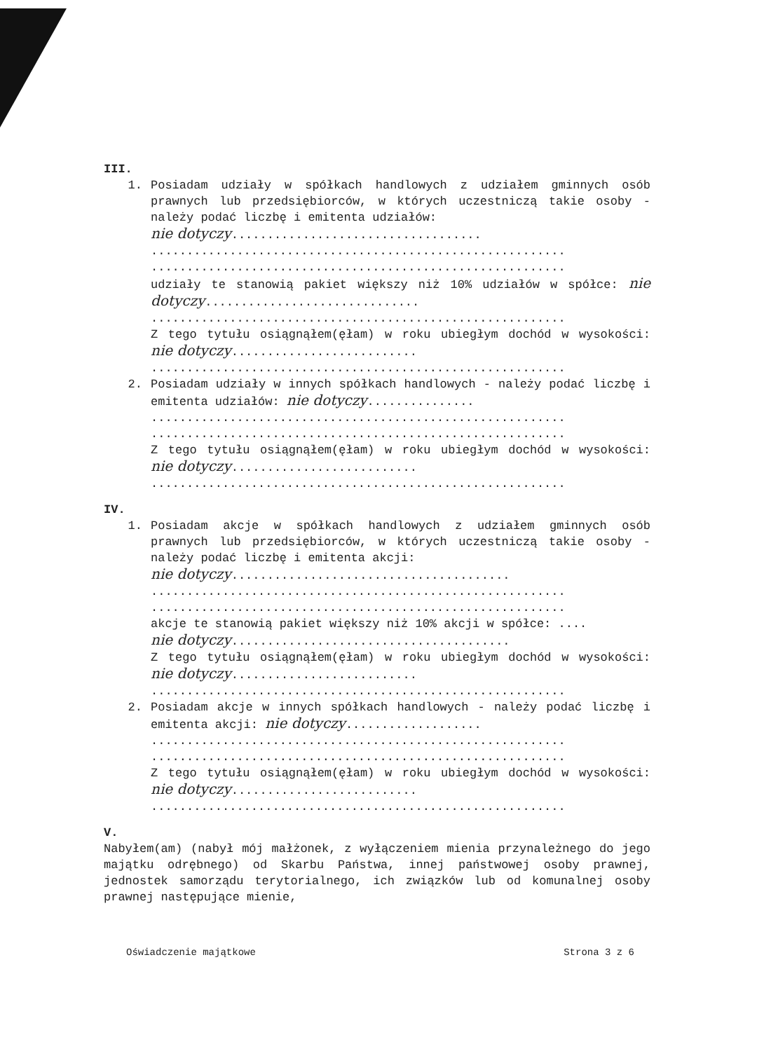III.
1. Posiadam udziały w spółkach handlowych z udziałem gminnych osób prawnych lub przedsiębiorców, w których uczestniczą takie osoby - należy podać liczbę i emitenta udziałów:
nie dotyczy...................................
..........................................................
..........................................................
udziały te stanowią pakiet większy niż 10% udziałów w spółce: nie dotyczy..............................
..........................................................
Z tego tytułu osiągnąłem(ęłam) w roku ubiegłym dochód w wysokości: nie dotyczy..........................
..........................................................
2. Posiadam udziały w innych spółkach handlowych - należy podać liczbę i emitenta udziałów: nie dotyczy...............
..........................................................
..........................................................
Z tego tytułu osiągnąłem(ęłam) w roku ubiegłym dochód w wysokości: nie dotyczy..........................
..........................................................
IV.
1. Posiadam akcje w spółkach handlowych z udziałem gminnych osób prawnych lub przedsiębiorców, w których uczestniczą takie osoby - należy podać liczbę i emitenta akcji:
nie dotyczy.......................................
..........................................................
..........................................................
akcje te stanowią pakiet większy niż 10% akcji w spółce: ....
nie dotyczy.......................................
Z tego tytułu osiągnąłem(ęłam) w roku ubiegłym dochód w wysokości: nie dotyczy..........................
..........................................................
2. Posiadam akcje w innych spółkach handlowych - należy podać liczbę i emitenta akcji: nie dotyczy...................
..........................................................
..........................................................
Z tego tytułu osiągnąłem(ęłam) w roku ubiegłym dochód w wysokości: nie dotyczy..........................
..........................................................
V.
Nabyłem(am) (nabył mój małżonek, z wyłączeniem mienia przynależnego do jego majątku odrębnego) od Skarbu Państwa, innej państwowej osoby prawnej, jednostek samorządu terytorialnego, ich związków lub od komunalnej osoby prawnej następujące mienie,
Oświadczenie majątkowe Strona 3 z 6